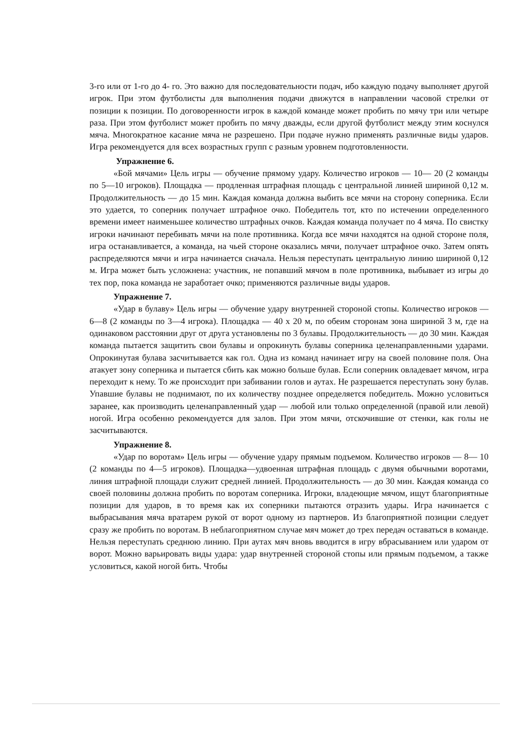3-го или от 1-го до 4- го. Это важно для последовательности подач, ибо каждую подачу выполняет другой игрок. При этом футболисты для выполнения подачи движутся в направлении часовой стрелки от позиции к позиции. По договоренности игрок в каждой команде может пробить по мячу три или четыре раза. При этом футболист может пробить по мячу дважды, если другой футболист между этим коснулся мяча. Многократное касание мяча не разрешено. При подаче нужно применять различные виды ударов. Игра рекомендуется для всех возрастных групп с разным уровнем подготовленности.
Упражнение 6.
«Бой мячами» Цель игры — обучение прямому удару. Количество игроков — 10— 20 (2 команды по 5—10 игроков). Площадка — продленная штрафная площадь с центральной линией шириной 0,12 м. Продолжительность — до 15 мин. Каждая команда должна выбить все мячи на сторону соперника. Если это удается, то соперник получает штрафное очко. Победитель тот, кто по истечении определенного времени имеет наименьшее количество штрафных очков. Каждая команда получает по 4 мяча. По свистку игроки начинают перебивать мячи на поле противника. Когда все мячи находятся на одной стороне поля, игра останавливается, а команда, на чьей стороне оказались мячи, получает штрафное очко. Затем опять распределяются мячи и игра начинается сначала. Нельзя переступать центральную линию шириной 0,12 м. Игра может быть усложнена: участник, не попавший мячом в поле противника, выбывает из игры до тех пор, пока команда не заработает очко; применяются различные виды ударов.
Упражнение 7.
«Удар в булаву» Цель игры — обучение удару внутренней стороной стопы. Количество игроков — 6—8 (2 команды по 3—4 игрока). Площадка — 40 х 20 м, по обеим сторонам зона шириной 3 м, где на одинаковом расстоянии друг от друга установлены по 3 булавы. Продолжительность — до 30 мин. Каждая команда пытается защитить свои булавы и опрокинуть булавы соперника целенаправленными ударами. Опрокинутая булава засчитывается как гол. Одна из команд начинает игру на своей половине поля. Она атакует зону соперника и пытается сбить как можно больше булав. Если соперник овладевает мячом, игра переходит к нему. То же происходит при забивании голов и аутах. Не разрешается переступать зону булав. Упавшие булавы не поднимают, по их количеству позднее определяется победитель. Можно условиться заранее, как производить целенаправленный удар — любой или только определенной (правой или левой) ногой. Игра особенно рекомендуется для залов. При этом мячи, отскочившие от стенки, как голы не засчитываются.
Упражнение 8.
«Удар по воротам» Цель игры — обучение удару прямым подъемом. Количество игроков — 8— 10 (2 команды по 4—5 игроков). Площадка—удвоенная штрафная площадь с двумя обычными воротами, линия штрафной площади служит средней линией. Продолжительность — до 30 мин. Каждая команда со своей половины должна пробить по воротам соперника. Игроки, владеющие мячом, ищут благоприятные позиции для ударов, в то время как их соперники пытаются отразить удары. Игра начинается с выбрасывания мяча вратарем рукой от ворот одному из партнеров. Из благоприятной позиции следует сразу же пробить по воротам. В неблагоприятном случае мяч может до трех передач оставаться в команде. Нельзя переступать среднюю линию. При аутах мяч вновь вводится в игру вбрасыванием или ударом от ворот. Можно варьировать виды удара: удар внутренней стороной стопы или прямым подъемом, а также условиться, какой ногой бить. Чтобы